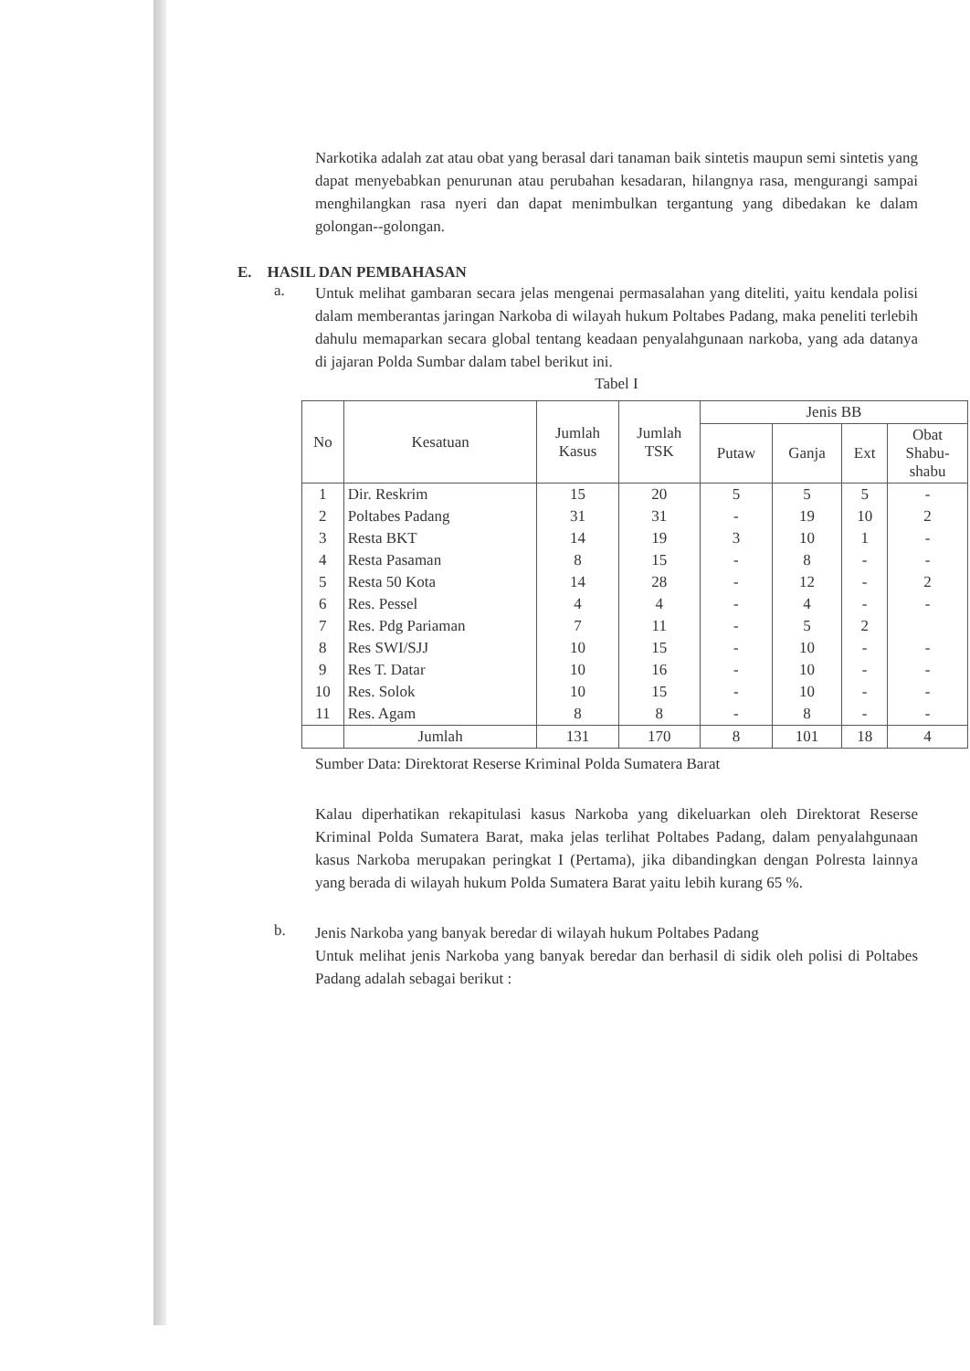Narkotika adalah zat atau obat yang berasal dari tanaman baik sintetis maupun semi sintetis yang dapat menyebabkan penurunan atau perubahan kesadaran, hilangnya rasa, mengurangi sampai menghilangkan rasa nyeri dan dapat menimbulkan tergantung yang dibedakan ke dalam golongan--golongan.
E. HASIL DAN PEMBAHASAN
a.
Untuk melihat gambaran secara jelas mengenai permasalahan yang diteliti, yaitu kendala polisi dalam memberantas jaringan Narkoba di wilayah hukum Poltabes Padang, maka peneliti terlebih dahulu memaparkan secara global tentang keadaan penyalahgunaan narkoba, yang ada datanya di jajaran Polda Sumbar dalam tabel berikut ini.
Tabel I
| No | Kesatuan | Jumlah Kasus | Jumlah TSK | Jenis BB | | | |
| --- | --- | --- | --- | --- | --- | --- | --- |
| | | | | Putaw | Ganja | Ext | Obat Shabu- shabu |
| 1 | Dir. Reskrim | 15 | 20 | 5 | 5 | 5 | - |
| 2 | Poltabes Padang | 31 | 31 | - | 19 | 10 | 2 |
| 3 | Resta BKT | 14 | 19 | 3 | 10 | 1 | - |
| 4 | Resta Pasaman | 8 | 15 | - | 8 | - | - |
| 5 | Resta 50 Kota | 14 | 28 | - | 12 | - | 2 |
| 6 | Res. Pessel | 4 | 4 | - | 4 | - | - |
| 7 | Res. Pdg Pariaman | 7 | 11 | - | 5 | 2 | |
| 8 | Res SWI/SJJ | 10 | 15 | - | 10 | - | - |
| 9 | Res T. Datar | 10 | 16 | - | 10 | - | - |
| 10 | Res. Solok | 10 | 15 | - | 10 | - | - |
| 11 | Res. Agam | 8 | 8 | - | 8 | - | - |
| | Jumlah | 131 | 170 | 8 | 101 | 18 | 4 |
Sumber Data: Direktorat Reserse Kriminal Polda Sumatera Barat
Kalau diperhatikan rekapitulasi kasus Narkoba yang dikeluarkan oleh Direktorat Reserse Kriminal Polda Sumatera Barat, maka jelas terlihat Poltabes Padang, dalam penyalahgunaan kasus Narkoba merupakan peringkat I (Pertama), jika dibandingkan dengan Polresta lainnya yang berada di wilayah hukum Polda Sumatera Barat yaitu lebih kurang 65 %.
b.
Jenis Narkoba yang banyak beredar di wilayah hukum Poltabes Padang
Untuk melihat jenis Narkoba yang banyak beredar dan berhasil di sidik oleh polisi di Poltabes Padang adalah sebagai berikut :